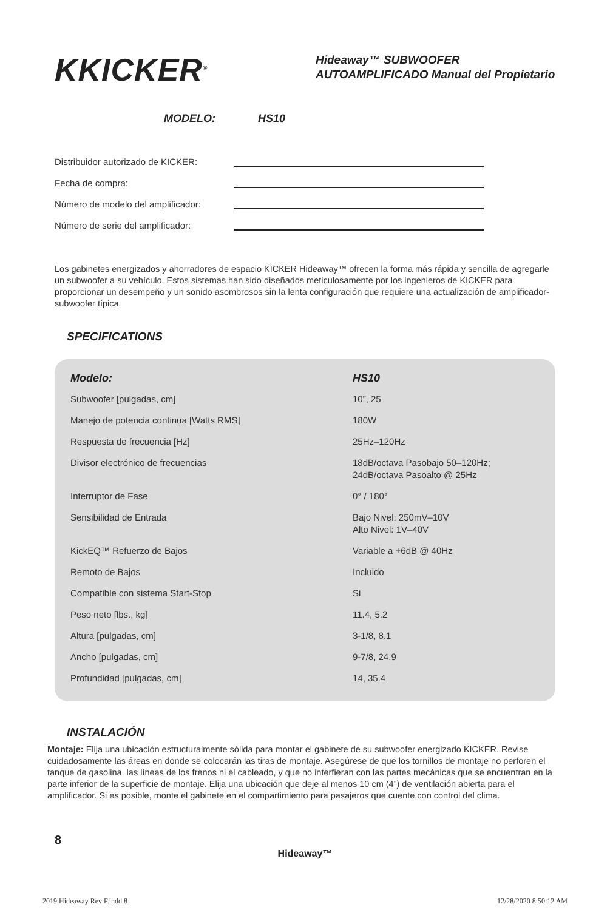KKICKER<sup>®</sup>
Hideaway™ SUBWOOFER
AUTOAMPLIFICADO Manual del Propietario
MODELO: HS10
Distribuidor autorizado de KICKER:
Fecha de compra:
Número de modelo del amplificador:
Número de serie del amplificador:
Los gabinetes energizados y ahorradores de espacio KICKER Hideaway™ ofrecen la forma más rápida y sencilla de agregarle un subwoofer a su vehículo. Estos sistemas han sido diseñados meticulosamente por los ingenieros de KICKER para proporcionar un desempeño y un sonido asombrosos sin la lenta configuración que requiere una actualización de amplificador-subwoofer típica.
SPECIFICATIONS
| Modelo: | HS10 |
| --- | --- |
| Subwoofer [pulgadas, cm] | 10”, 25 |
| Manejo de potencia continua [Watts RMS] | 180W |
| Respuesta de frecuencia [Hz] | 25Hz–120Hz |
| Divisor electrónico de frecuencias | 18dB/octava Pasobajo 50–120Hz; 24dB/octava Pasoalto @ 25Hz |
| Interruptor de Fase | 0° / 180° |
| Sensibilidad de Entrada | Bajo Nivel: 250mV–10V Alto Nivel: 1V–40V |
| KickEQ™ Refuerzo de Bajos | Variable a +6dB @ 40Hz |
| Remoto de Bajos | Incluido |
| Compatible con sistema Start-Stop | Si |
| Peso neto [lbs., kg] | 11.4, 5.2 |
| Altura [pulgadas, cm] | 3-1/8, 8.1 |
| Ancho [pulgadas, cm] | 9-7/8, 24.9 |
| Profundidad [pulgadas, cm] | 14, 35.4 |
INSTALACIÓN
Montaje: Elija una ubicación estructuralmente sólida para montar el gabinete de su subwoofer energizado KICKER. Revise cuidadosamente las áreas en donde se colocarán las tiras de montaje. Asegúrese de que los tornillos de montaje no perforen el tanque de gasolina, las líneas de los frenos ni el cableado, y que no interfieran con las partes mecánicas que se encuentran en la parte inferior de la superficie de montaje. Elija una ubicación que deje al menos 10 cm (4”) de ventilación abierta para el amplificador. Si es posible, monte el gabinete en el compartimiento para pasajeros que cuente con control del clima.
8
Hideaway™
2019 Hideaway Rev F.indd 8 12/28/2020 8:50:12 AM